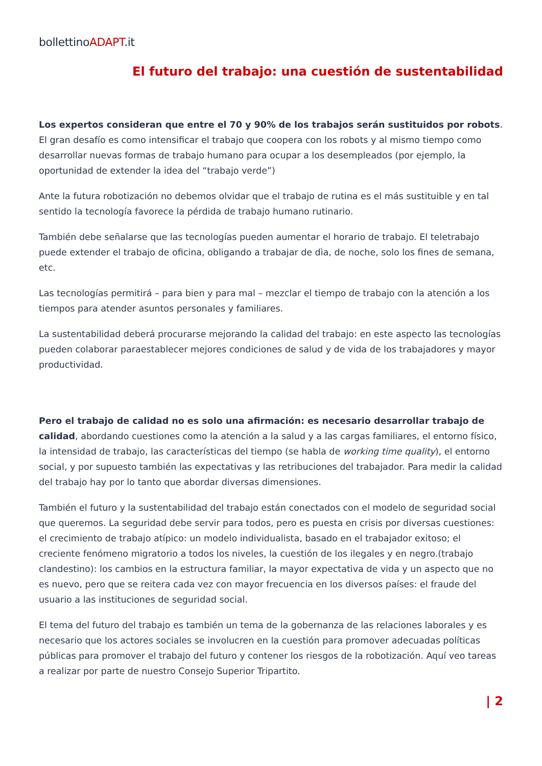bollettinoADAPT.it
El futuro del trabajo: una cuestión de sustentabilidad
Los expertos consideran que entre el 70 y 90% de los trabajos serán sustituidos por robots. El gran desafío es como intensificar el trabajo que coopera con los robots y al mismo tiempo como desarrollar nuevas formas de trabajo humano para ocupar a los desempleados (por ejemplo, la oportunidad de extender la idea del “trabajo verde”)
Ante la futura robotización no debemos olvidar que el trabajo de rutina es el más sustituible y en tal sentido la tecnología favorece la pérdida de trabajo humano rutinario.
También debe señalarse que las tecnologías pueden aumentar el horario de trabajo. El teletrabajo puede extender el trabajo de oficina, obligando a trabajar de dìa, de noche, solo los fines de semana, etc.
Las tecnologías permitirá – para bien y para mal – mezclar el tiempo de trabajo con la atención a los tiempos para atender asuntos personales y familiares.
La sustentabilidad deberá procurarse mejorando la calidad del trabajo: en este aspecto las tecnologías pueden colaborar paraestablecer mejores condiciones de salud y de vida de los trabajadores y mayor productividad.
Pero el trabajo de calidad no es solo una afirmación: es necesario desarrollar trabajo de calidad, abordando cuestiones como la atención a la salud y a las cargas familiares, el entorno físico, la intensidad de trabajo, las características del tiempo (se habla de working time quality), el entorno social, y por supuesto también las expectativas y las retribuciones del trabajador. Para medir la calidad del trabajo hay por lo tanto que abordar diversas dimensiones.
También el futuro y la sustentabilidad del trabajo están conectados con el modelo de seguridad social que queremos. La seguridad debe servir para todos, pero es puesta en crisis por diversas cuestiones: el crecimiento de trabajo atípico: un modelo individualista, basado en el trabajador exitoso; el creciente fenómeno migratorio a todos los niveles, la cuestión de los ilegales y en negro.(trabajo clandestino): los cambios en la estructura familiar, la mayor expectativa de vida y un aspecto que no es nuevo, pero que se reitera cada vez con mayor frecuencia en los diversos países: el fraude del usuario a las instituciones de seguridad social.
El tema del futuro del trabajo es también un tema de la gobernanza de las relaciones laborales y es necesario que los actores sociales se involucren en la cuestión para promover adecuadas políticas públicas para promover el trabajo del futuro y contener los riesgos de la robotización. Aquí veo tareas a realizar por parte de nuestro Consejo Superior Tripartito.
| 2